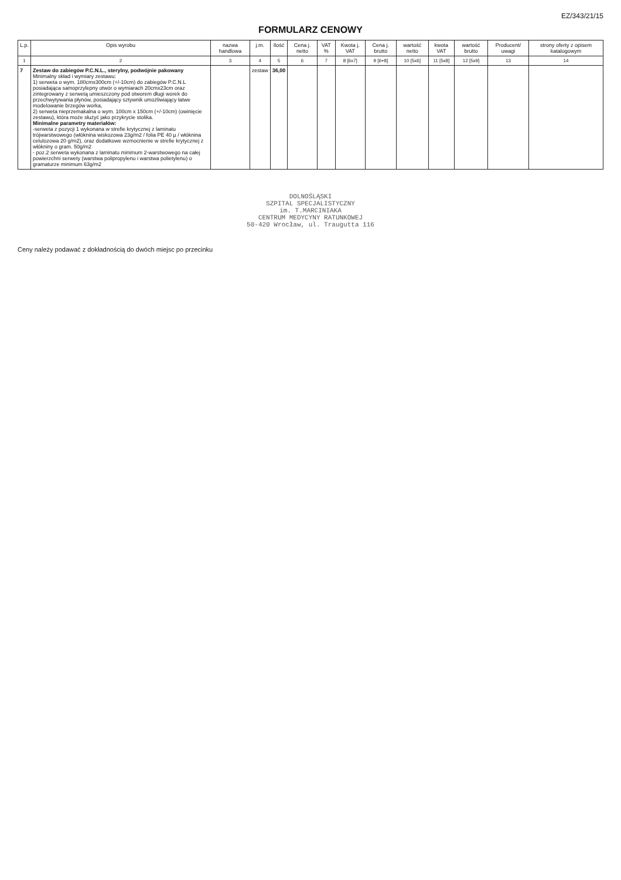EZ/343/21/15
FORMULARZ CENOWY
| L.p. | Opis wyrobu | nazwa handlowa | j.m. | Ilość | Cena j. netto | VAT % | Kwota j. VAT | Cena j. brutto | wartość netto | kwota VAT | wartość brutto | Producent/ uwagi | strony oferty z opisem katalogowym |
| --- | --- | --- | --- | --- | --- | --- | --- | --- | --- | --- | --- | --- | --- |
| 1 | 2 | 3 | 4 | 5 | 6 | 7 | 8 [6x7] | 9 [6+8] | 10 [5x6] | 11 [5x8] | 12 [5x9] | 13 | 14 |
| 7 | Zestaw do zabiegów P.C.N.L., sterylny, podwójnie pakowany Minimalny skład i wymiary zestawu: 1) serweta o wym. 180cmx300cm (+/-10cm) do zabiegów P.C.N.L posiadająca samoprzylepny otwór o wymiarach 20cmx23cm oraz zintegrowany z serwetą umieszczony pod otworem długi worek do przechwytywania płynów, posiadający sztywnik umożliwiający łatwe modelowanie brzegów worka, 2) serweta nieprzemakalna o wym. 100cm x 150cm (+/-10cm) (owinięcie zestawu), która może służyć jako przykrycie stolika. Minimalne parametry materiałów: -serweta z pozycji 1 wykonana w strefie krytycznej z laminatu trójwarstwowego (włóknina wiskozowa 23g/m2 / folia PE 40 µ / włóknina celulozowa 20 g/m2), oraz dodatkowe wzmocnienie w strefie krytycznej z włókniny o gram. 50g/m2 - poz.2 serweta wykonana z laminatu minimum 2-warstwowego na całej powierzchni serwety (warstwa polipropylenu i warstwa polietylenu) o gramaturze minimum 63g/m2 | | zestaw | 36,00 | | | | | | | | | |
DOLNOŚLĄSKI
SZPITAL SPECJALISTYCZNY
im. T.MARCINIAKA
CENTRUM MEDYCYNY RATUNKOWEJ
50-420 Wrocław, ul. Traugutta 116
Ceny należy podawać z dokładnością do dwóch miejsc po przecinku